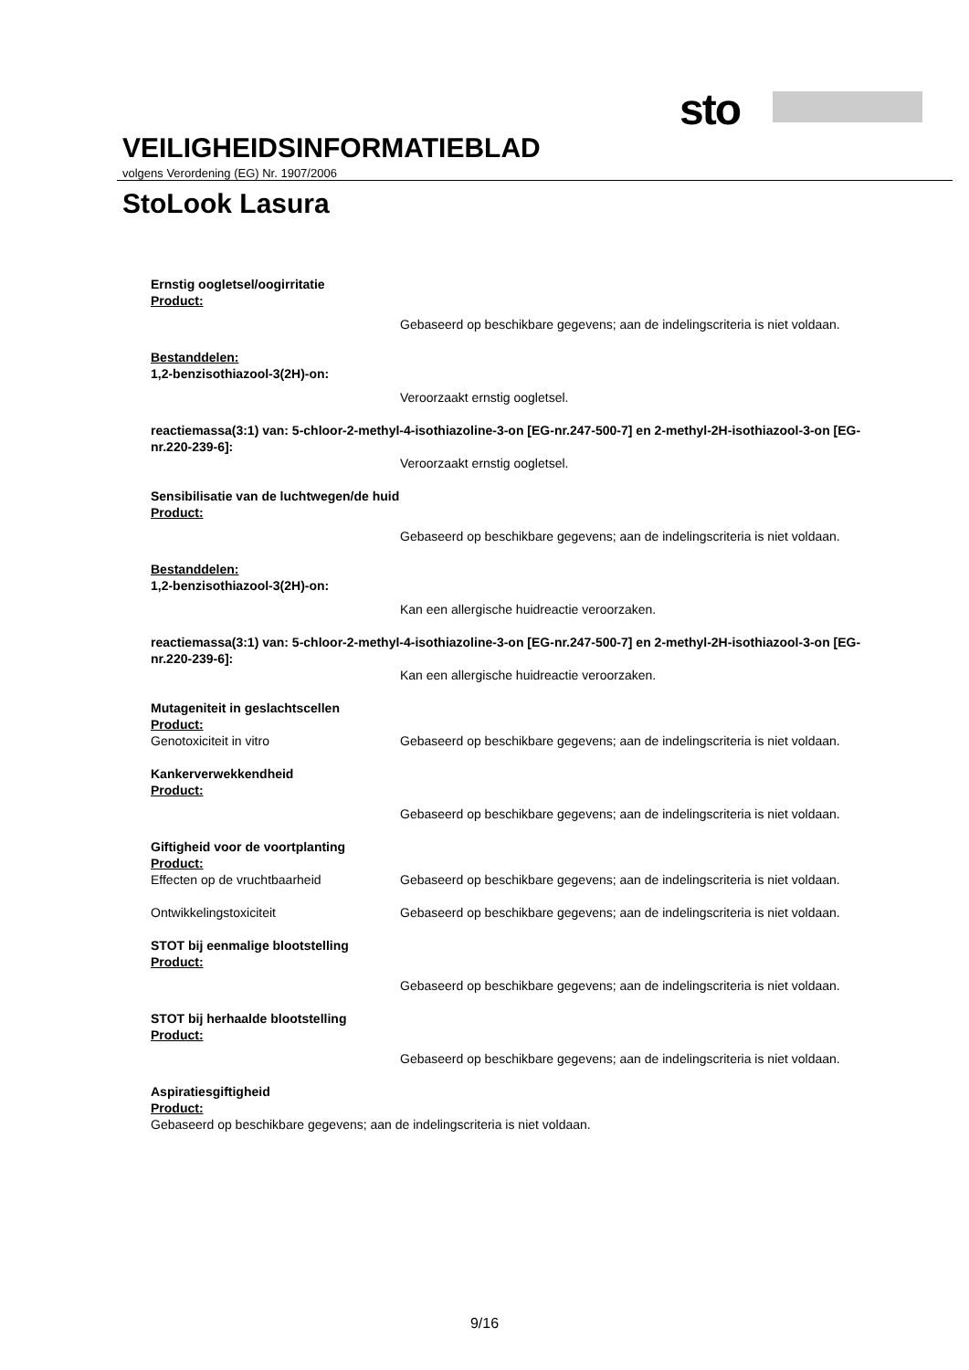sto
VEILIGHEIDSINFORMATIEBLAD
volgens Verordening (EG) Nr. 1907/2006
StoLook Lasura
Ernstig oogletsel/oogirritatie
Product:
Gebaseerd op beschikbare gegevens; aan de indelingscriteria is niet voldaan.
Bestanddelen:
1,2-benzisothiazool-3(2H)-on:
Veroorzaakt ernstig oogletsel.
reactiemassa(3:1) van: 5-chloor-2-methyl-4-isothiazoline-3-on [EG-nr.247-500-7] en 2-methyl-2H-isothiazool-3-on [EG-nr.220-239-6]:
Veroorzaakt ernstig oogletsel.
Sensibilisatie van de luchtwegen/de huid
Product:
Gebaseerd op beschikbare gegevens; aan de indelingscriteria is niet voldaan.
Bestanddelen:
1,2-benzisothiazool-3(2H)-on:
Kan een allergische huidreactie veroorzaken.
reactiemassa(3:1) van: 5-chloor-2-methyl-4-isothiazoline-3-on [EG-nr.247-500-7] en 2-methyl-2H-isothiazool-3-on [EG-nr.220-239-6]:
Kan een allergische huidreactie veroorzaken.
Mutageniteit in geslachtscellen
Product:
Genotoxiciteit in vitro Gebaseerd op beschikbare gegevens; aan de indelingscriteria is niet voldaan.
Kankerverwekkendheid
Product:
Gebaseerd op beschikbare gegevens; aan de indelingscriteria is niet voldaan.
Giftigheid voor de voortplanting
Product:
Effecten op de vruchtbaarheid Gebaseerd op beschikbare gegevens; aan de indelingscriteria is niet voldaan.
Ontwikkelingstoxiciteit Gebaseerd op beschikbare gegevens; aan de indelingscriteria is niet voldaan.
STOT bij eenmalige blootstelling
Product:
Gebaseerd op beschikbare gegevens; aan de indelingscriteria is niet voldaan.
STOT bij herhaalde blootstelling
Product:
Gebaseerd op beschikbare gegevens; aan de indelingscriteria is niet voldaan.
Aspiratiesgiftigheid
Product:
Gebaseerd op beschikbare gegevens; aan de indelingscriteria is niet voldaan.
9/16